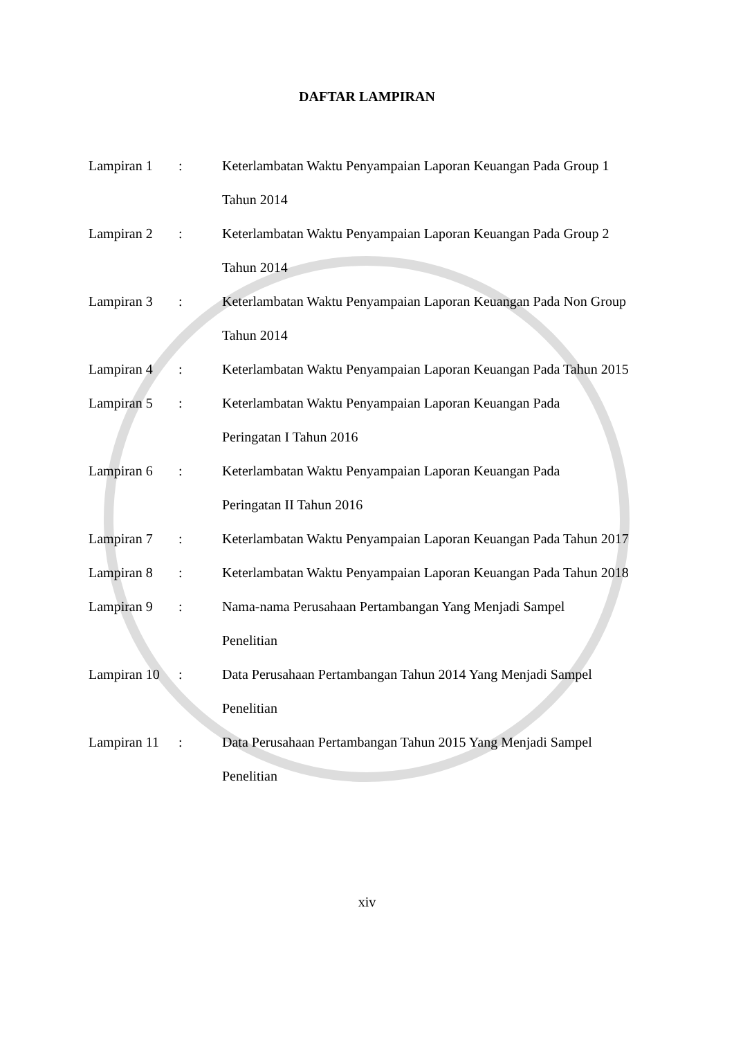DAFTAR LAMPIRAN
| Lampiran 1 | : | Keterlambatan Waktu Penyampaian Laporan Keuangan Pada Group 1 Tahun 2014 |
| Lampiran 2 | : | Keterlambatan Waktu Penyampaian Laporan Keuangan Pada Group 2 Tahun 2014 |
| Lampiran 3 | : | Keterlambatan Waktu Penyampaian Laporan Keuangan Pada Non Group Tahun 2014 |
| Lampiran 4 | : | Keterlambatan Waktu Penyampaian Laporan Keuangan Pada Tahun 2015 |
| Lampiran 5 | : | Keterlambatan Waktu Penyampaian Laporan Keuangan Pada Peringatan I Tahun 2016 |
| Lampiran 6 | : | Keterlambatan Waktu Penyampaian Laporan Keuangan Pada Peringatan II Tahun 2016 |
| Lampiran 7 | : | Keterlambatan Waktu Penyampaian Laporan Keuangan Pada Tahun 2017 |
| Lampiran 8 | : | Keterlambatan Waktu Penyampaian Laporan Keuangan Pada Tahun 2018 |
| Lampiran 9 | : | Nama-nama Perusahaan Pertambangan Yang Menjadi Sampel Penelitian |
| Lampiran 10 | : | Data Perusahaan Pertambangan Tahun 2014 Yang Menjadi Sampel Penelitian |
| Lampiran 11 | : | Data Perusahaan Pertambangan Tahun 2015 Yang Menjadi Sampel Penelitian |
xiv